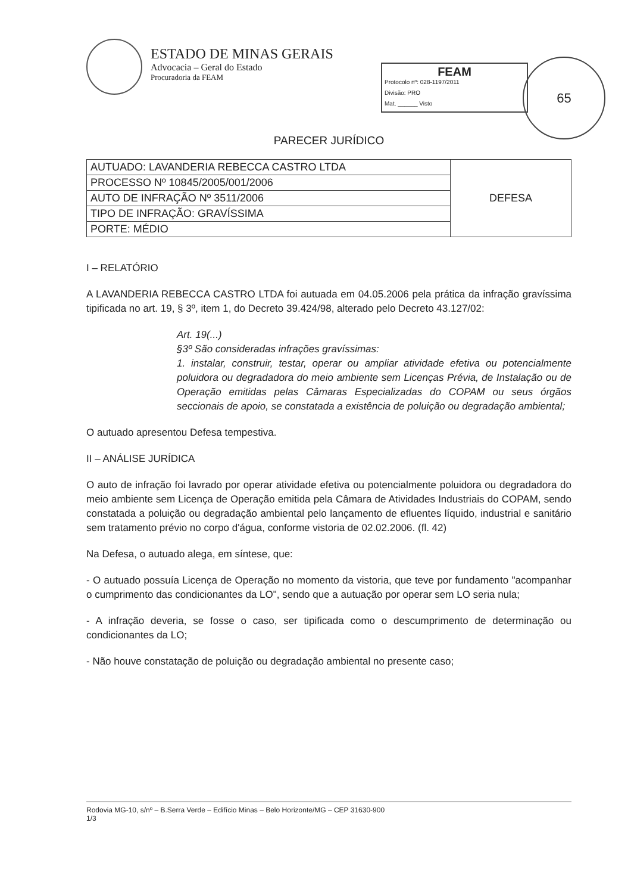ESTADO DE MINAS GERAIS
Advocacia – Geral do Estado
Procuradoria da FEAM
FEAM
Protocolo nº: 028-1197/2011
Divisão: PRO
Mat. ______ Visto
65
PARECER JURÍDICO
| AUTUADO: LAVANDERIA REBECCA CASTRO LTDA | DEFESA |
| PROCESSO Nº 10845/2005/001/2006 | |
| AUTO DE INFRAÇÃO Nº 3511/2006 | |
| TIPO DE INFRAÇÃO: GRAVÍSSIMA | |
| PORTE: MÉDIO | |
I – RELATÓRIO
A LAVANDERIA REBECCA CASTRO LTDA foi autuada em 04.05.2006 pela prática da infração gravíssima tipificada no art. 19, § 3º, item 1, do Decreto 39.424/98, alterado pelo Decreto 43.127/02:
Art. 19(...)
§3º São consideradas infrações gravíssimas:
1. instalar, construir, testar, operar ou ampliar atividade efetiva ou potencialmente poluidora ou degradadora do meio ambiente sem Licenças Prévia, de Instalação ou de Operação emitidas pelas Câmaras Especializadas do COPAM ou seus órgãos seccionais de apoio, se constatada a existência de poluição ou degradação ambiental;
O autuado apresentou Defesa tempestiva.
II – ANÁLISE JURÍDICA
O auto de infração foi lavrado por operar atividade efetiva ou potencialmente poluidora ou degradadora do meio ambiente sem Licença de Operação emitida pela Câmara de Atividades Industriais do COPAM, sendo constatada a poluição ou degradação ambiental pelo lançamento de efluentes líquido, industrial e sanitário sem tratamento prévio no corpo d'água, conforme vistoria de 02.02.2006. (fl. 42)
Na Defesa, o autuado alega, em síntese, que:
- O autuado possuía Licença de Operação no momento da vistoria, que teve por fundamento "acompanhar o cumprimento das condicionantes da LO", sendo que a autuação por operar sem LO seria nula;
- A infração deveria, se fosse o caso, ser tipificada como o descumprimento de determinação ou condicionantes da LO;
- Não houve constatação de poluição ou degradação ambiental no presente caso;
Rodovia MG-10, s/nº – B.Serra Verde – Edifício Minas – Belo Horizonte/MG – CEP 31630-900
1/3